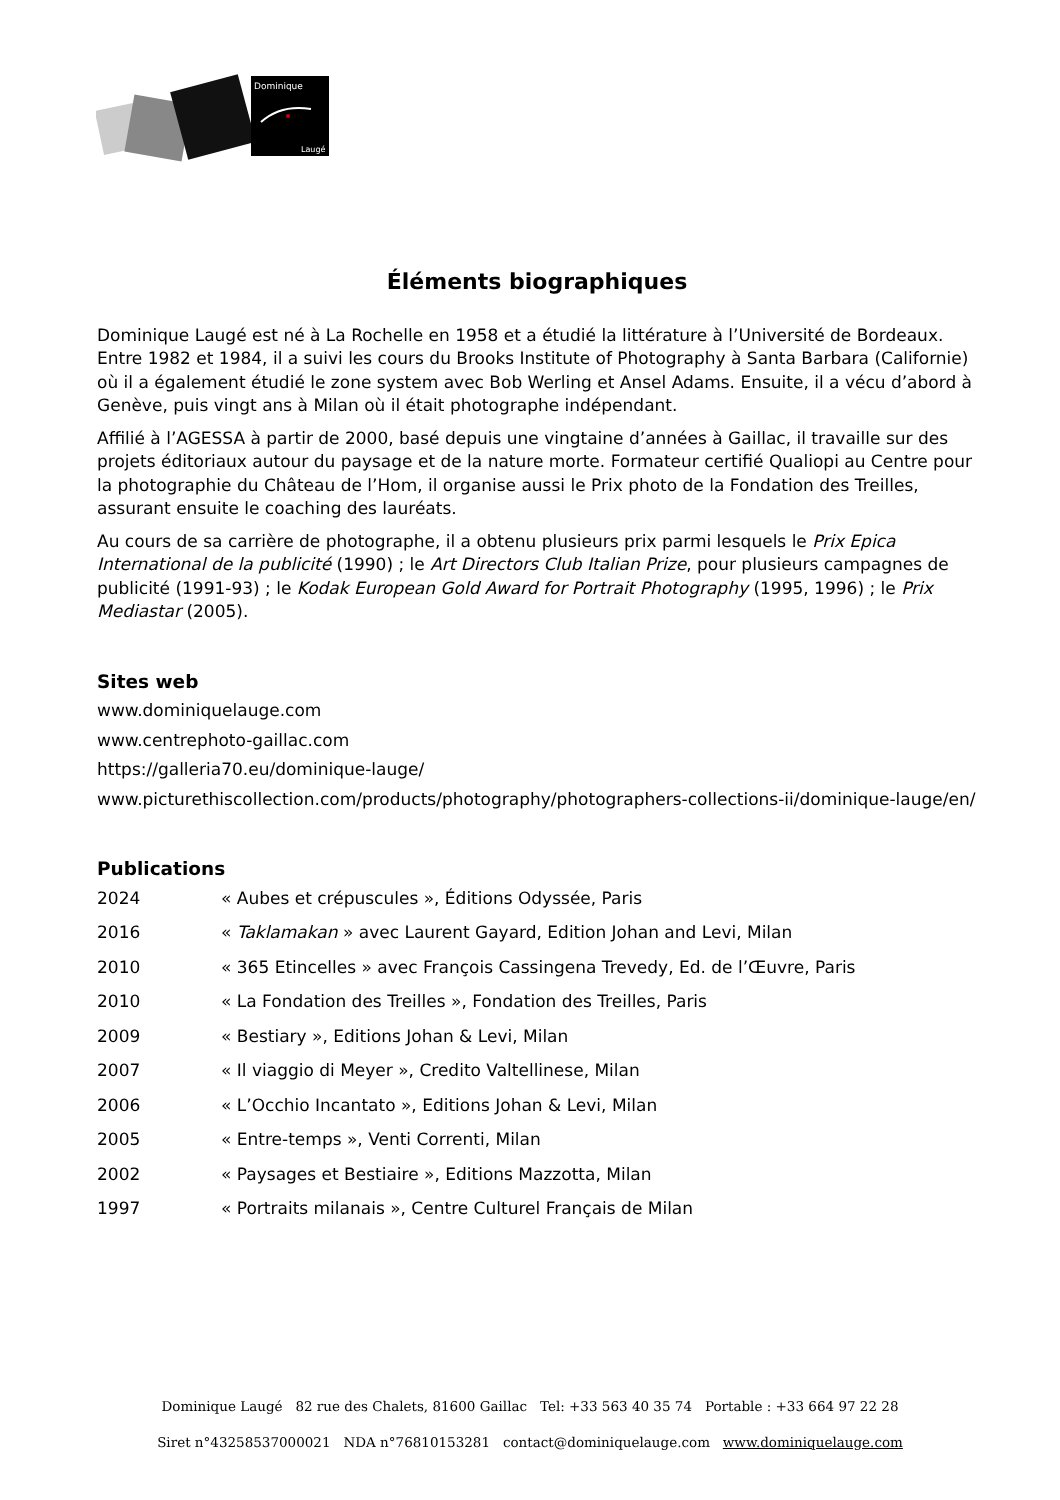Dominique
Laugé
Éléments biographiques
Dominique Laugé est né à La Rochelle en 1958 et a étudié la littérature à l’Université de Bordeaux. Entre 1982 et 1984, il a suivi les cours du Brooks Institute of Photography à Santa Barbara (Californie) où il a également étudié le zone system avec Bob Werling et Ansel Adams. Ensuite, il a vécu d’abord à Genève, puis vingt ans à Milan où il était photographe indépendant.
Affilié à l’AGESSA à partir de 2000, basé depuis une vingtaine d’années à Gaillac, il travaille sur des projets éditoriaux autour du paysage et de la nature morte. Formateur certifié Qualiopi au Centre pour la photographie du Château de l’Hom, il organise aussi le Prix photo de la Fondation des Treilles, assurant ensuite le coaching des lauréats.
Au cours de sa carrière de photographe, il a obtenu plusieurs prix parmi lesquels le Prix Epica International de la publicité (1990) ; le Art Directors Club Italian Prize, pour plusieurs campagnes de publicité (1991-93) ; le Kodak European Gold Award for Portrait Photography (1995, 1996) ; le Prix Mediastar (2005).
Sites web
www.dominiquelauge.com
www.centrephoto-gaillac.com
https://galleria70.eu/dominique-lauge/
www.picturethiscollection.com/products/photography/photographers-collections-ii/dominique-lauge/en/
Publications
| 2024 | « Aubes et crépuscules », Éditions Odyssée, Paris |
| 2016 | « Taklamakan » avec Laurent Gayard, Edition Johan and Levi, Milan |
| 2010 | « 365 Etincelles » avec François Cassingena Trevedy, Ed. de l’Œuvre, Paris |
| 2010 | « La Fondation des Treilles », Fondation des Treilles, Paris |
| 2009 | « Bestiary », Editions Johan & Levi, Milan |
| 2007 | « Il viaggio di Meyer », Credito Valtellinese, Milan |
| 2006 | « L’Occhio Incantato », Editions Johan & Levi, Milan |
| 2005 | « Entre-temps », Venti Correnti, Milan |
| 2002 | « Paysages et Bestiaire », Editions Mazzotta, Milan |
| 1997 | « Portraits milanais », Centre Culturel Français de Milan |
Dominique Laugé 82 rue des Chalets, 81600 Gaillac Tel: +33 563 40 35 74 Portable : +33 664 97 22 28
Siret n°43258537000021 NDA n°76810153281 contact@dominiquelauge.com www.dominiquelauge.com